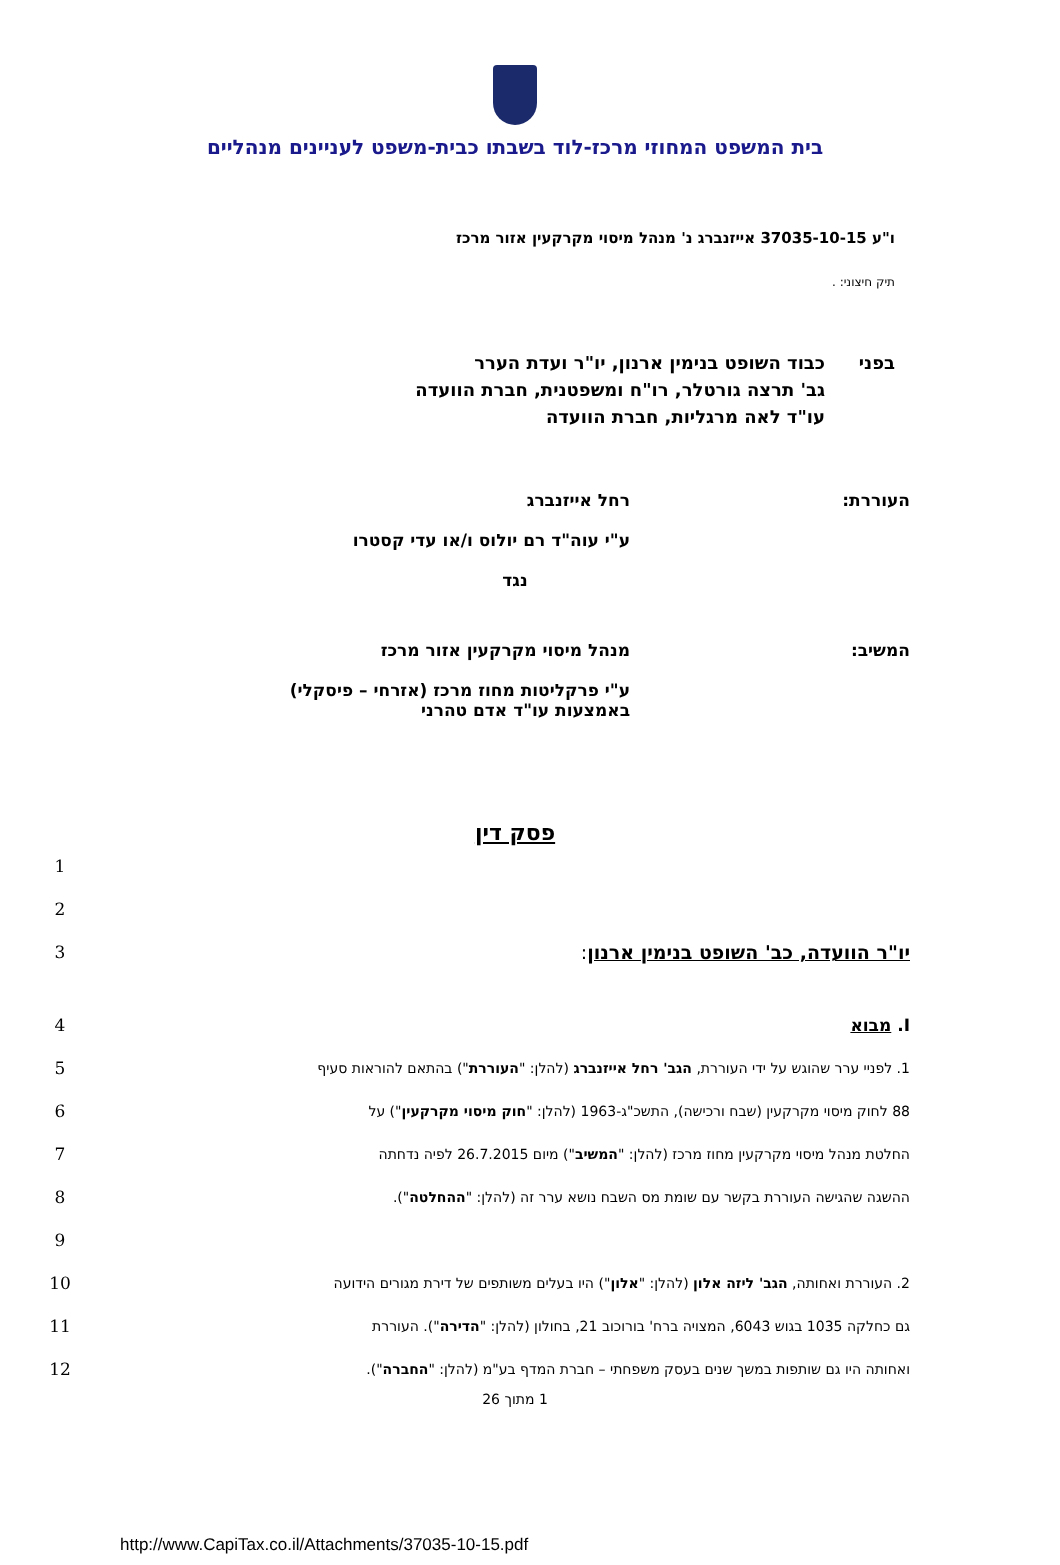בית המשפט המחוזי מרכז-לוד בשבתו כבית-משפט לעניינים מנהליים
ו"ע 37035-10-15 אייזנברג נ' מנהל מיסוי מקרקעין אזור מרכז
תיק חיצוני: .
בפני כבוד השופט בנימין ארנון, יו"ר ועדת הערר
גב' תרצה גורטלר, רו"ח ומשפטנית, חברת הוועדה
עו"ד לאה מרגליות, חברת הוועדה
העוררת: רחל אייזנברג
ע"י עוה"ד רם יולוס ו/או עדי קסטרו
נגד
המשיב: מנהל מיסוי מקרקעין אזור מרכז
ע"י פרקליטות מחוז מרכז (אזרחי – פיסקלי)
באמצעות עו"ד אדם טהרני
פסק דין
1
2
יו"ר הוועדה, כב' השופט בנימין ארנון:
3
I. מבוא 4
1. לפניי ערר שהוגש על ידי העוררת, הגב' רחל אייזנברג (להלן: "העוררת") בהתאם להוראות סעיף
5
88 לחוק מיסוי מקרקעין (שבח ורכישה), התשכ"ג-1963 (להלן: "חוק מיסוי מקרקעין") על
6
החלטת מנהל מיסוי מקרקעין מחוז מרכז (להלן: "המשיב") מיום 26.7.2015 לפיה נדחתה
7
ההשגה שהגישה העוררת בקשר עם שומת מס השבח נושא ערר זה (להלן: "ההחלטה").
8
9
2. העוררת ואחותה, הגב' ליזה אלון (להלן: "אלון") היו בעלים משותפים של דירת מגורים הידועה
10
גם כחלקה 1035 בגוש 6043, המצויה ברח' בורוכוב 21, בחולון (להלן: "הדירה"). העוררת
11
ואחותה היו גם שותפות במשך שנים בעסק משפחתי – חברת המדף בע"מ (להלן: "החברה").
12
1 מתוך 26
http://www.CapiTax.co.il/Attachments/37035-10-15.pdf